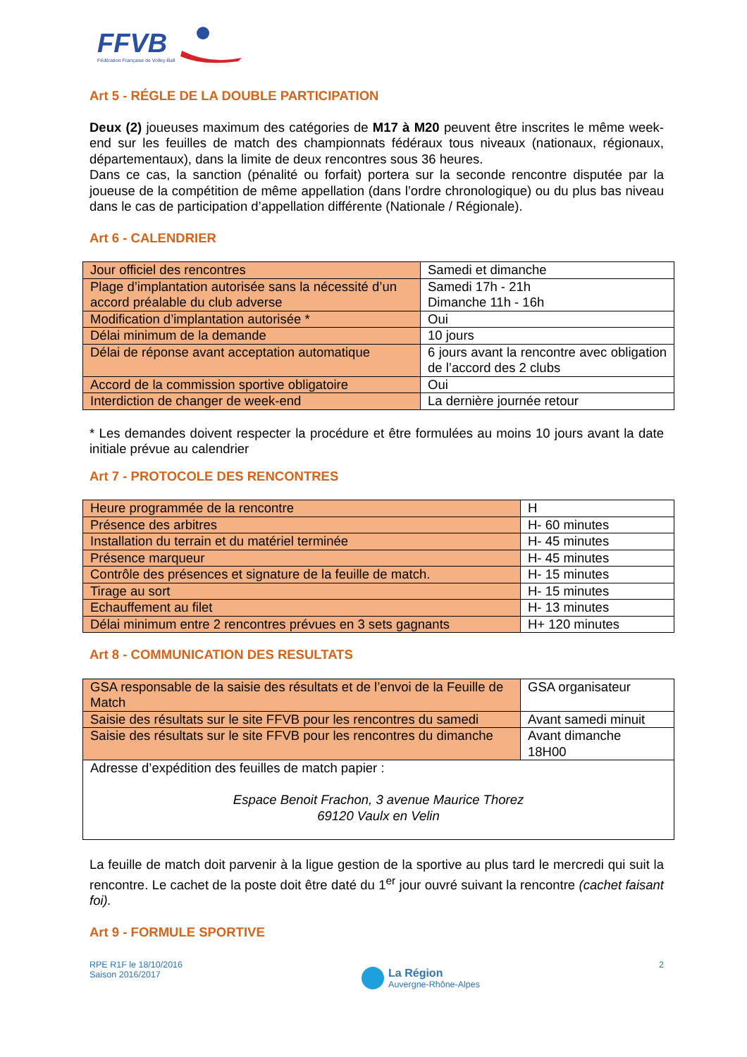FFVB
Fédération Française de Volley-Ball
Art 5 - RÉGLE DE LA DOUBLE PARTICIPATION
Deux (2) joueuses maximum des catégories de M17 à M20 peuvent être inscrites le même week-end sur les feuilles de match des championnats fédéraux tous niveaux (nationaux, régionaux, départementaux), dans la limite de deux rencontres sous 36 heures.
Dans ce cas, la sanction (pénalité ou forfait) portera sur la seconde rencontre disputée par la joueuse de la compétition de même appellation (dans l’ordre chronologique) ou du plus bas niveau dans le cas de participation d’appellation différente (Nationale / Régionale).
Art 6 - CALENDRIER
| Jour officiel des rencontres | Samedi et dimanche |
| Plage d’implantation autorisée sans la nécessité d’un accord préalable du club adverse | Samedi 17h - 21h Dimanche 11h - 16h |
| Modification d’implantation autorisée * | Oui |
| Délai minimum de la demande | 10 jours |
| Délai de réponse avant acceptation automatique | 6 jours avant la rencontre avec obligation de l’accord des 2 clubs |
| Accord de la commission sportive obligatoire | Oui |
| Interdiction de changer de week-end | La dernière journée retour |
* Les demandes doivent respecter la procédure et être formulées au moins 10 jours avant la date initiale prévue au calendrier
Art 7 - PROTOCOLE DES RENCONTRES
| Heure programmée de la rencontre | H |
| Présence des arbitres | H- 60 minutes |
| Installation du terrain et du matériel terminée | H- 45 minutes |
| Présence marqueur | H- 45 minutes |
| Contrôle des présences et signature de la feuille de match. | H- 15 minutes |
| Tirage au sort | H- 15 minutes |
| Echauffement au filet | H- 13 minutes |
| Délai minimum entre 2 rencontres prévues en 3 sets gagnants | H+ 120 minutes |
Art 8 - COMMUNICATION DES RESULTATS
| GSA responsable de la saisie des résultats et de l’envoi de la Feuille de Match | GSA organisateur |
| Saisie des résultats sur le site FFVB pour les rencontres du samedi | Avant samedi minuit |
| Saisie des résultats sur le site FFVB pour les rencontres du dimanche | Avant dimanche 18H00 |
| Adresse d’expédition des feuilles de match papier : Espace Benoit Frachon, 3 avenue Maurice Thorez 69120 Vaulx en Velin | |
La feuille de match doit parvenir à la ligue gestion de la sportive au plus tard le mercredi qui suit la rencontre. Le cachet de la poste doit être daté du 1<sup>er</sup> jour ouvré suivant la rencontre (cachet faisant foi).
Art 9 - FORMULE SPORTIVE
RPE R1F le 18/10/2016
Saison 2016/2017
La Région
Auvergne-Rhône-Alpes
2